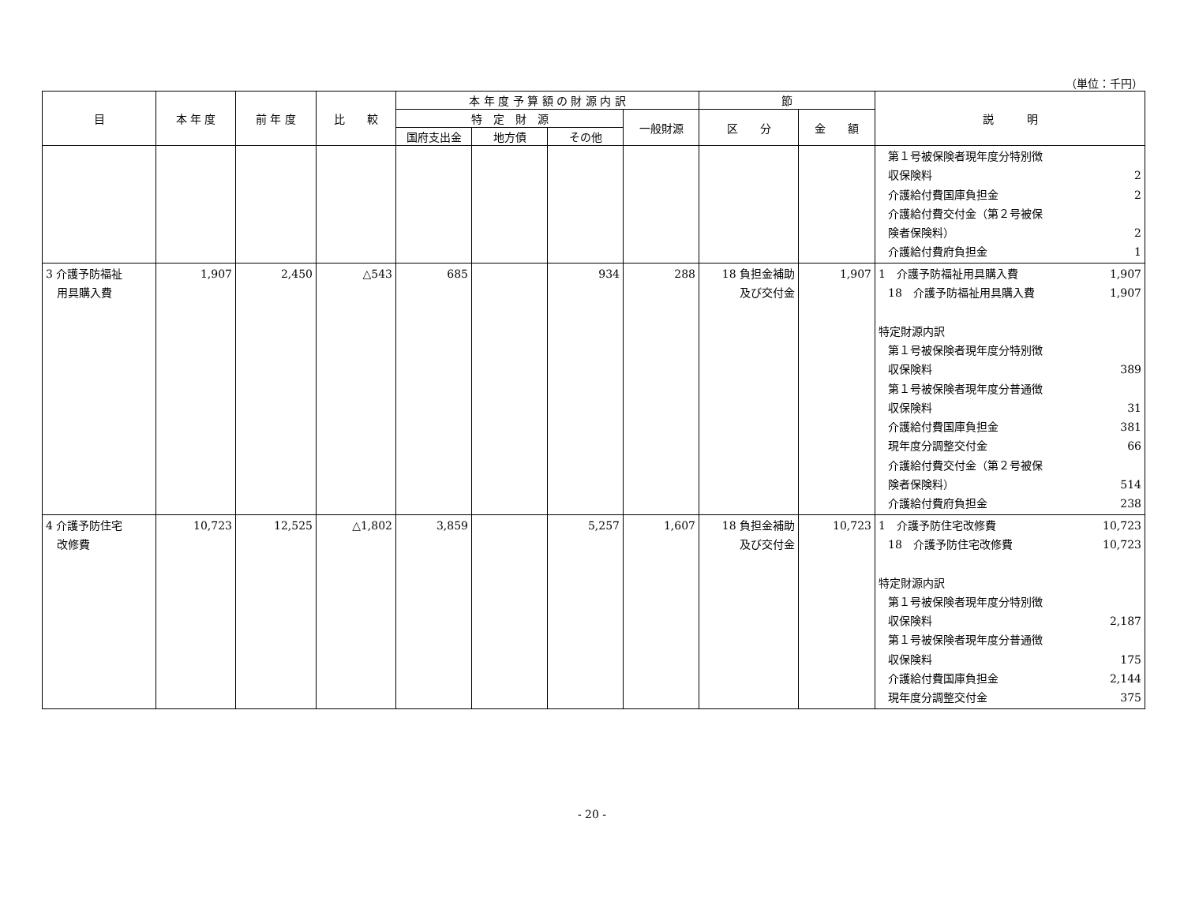（単位：千円）
| 目 | 本 年 度 | 前 年 度 | 比 較 | 本 年 度 予 算 額 の 財 源 内 訳 | | | | 節 | | 説 明 |
| --- | --- | --- | --- | --- | --- | --- | --- | --- | --- | --- |
| | | | | 特 定 財 源 | | | 一般財源 | 区 分 | 金 額 | |
| | | | | 国府支出金 | 地方債 | その他 | | | | |
| | | | | | | | | | | 第１号被保険者現年度分特別徴 収保険料 2 介護給付費国庫負担金 2 介護給付費交付金（第２号被保 険者保険料） 2 介護給付費府負担金 1 |
| 3 介護予防福祉 用具購入費 | 1,907 | 2,450 | △543 | 685 | | 934 | 288 | 18 負担金補助 及び交付金 | 1,907 | 1 介護予防福祉用具購入費 1,907 18 介護予防福祉用具購入費 1,907 特定財源内訳 第１号被保険者現年度分特別徴 収保険料 389 第１号被保険者現年度分普通徴 収保険料 31 介護給付費国庫負担金 381 現年度分調整交付金 66 介護給付費交付金（第２号被保 険者保険料） 514 介護給付費府負担金 238 |
| 4 介護予防住宅 改修費 | 10,723 | 12,525 | △1,802 | 3,859 | | 5,257 | 1,607 | 18 負担金補助 及び交付金 | 10,723 | 1 介護予防住宅改修費 10,723 18 介護予防住宅改修費 10,723 特定財源内訳 第１号被保険者現年度分特別徴 収保険料 2,187 第１号被保険者現年度分普通徴 収保険料 175 介護給付費国庫負担金 2,144 現年度分調整交付金 375 |
- 20 -